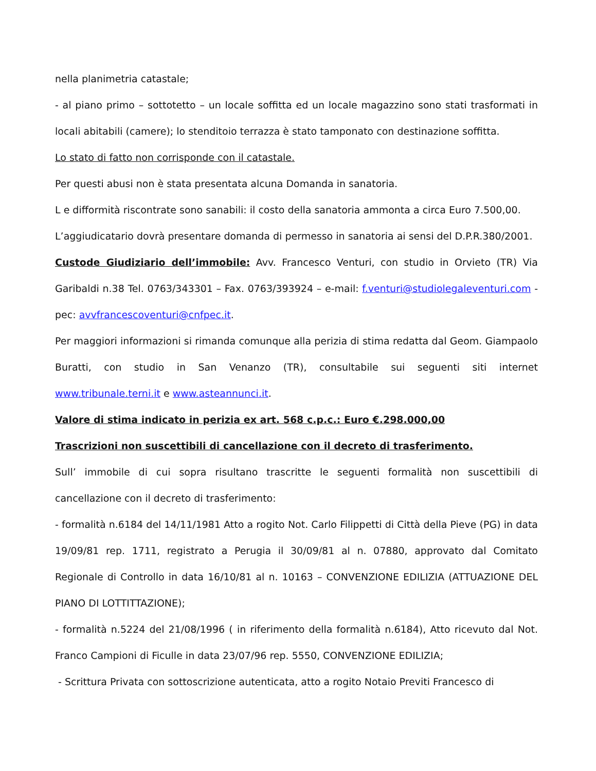nella planimetria catastale;
- al piano primo – sottotetto – un locale soffitta ed un locale magazzino sono stati trasformati in locali abitabili (camere); lo stenditoio terrazza è stato tamponato con destinazione soffitta.
Lo stato di fatto non corrisponde con il catastale.
Per questi abusi non è stata presentata alcuna Domanda in sanatoria.
L e difformità riscontrate sono sanabili: il costo della sanatoria ammonta a circa Euro 7.500,00.
L’aggiudicatario dovrà presentare domanda di permesso in sanatoria ai sensi del D.P.R.380/2001.
Custode Giudiziario dell’immobile: Avv. Francesco Venturi, con studio in Orvieto (TR) Via Garibaldi n.38 Tel. 0763/343301 – Fax. 0763/393924 – e-mail: f.venturi@studiolegaleventuri.com - pec: avvfrancescoventuri@cnfpec.it.
Per maggiori informazioni si rimanda comunque alla perizia di stima redatta dal Geom. Giampaolo Buratti, con studio in San Venanzo (TR), consultabile sui seguenti siti internet www.tribunale.terni.it e www.asteannunci.it.
Valore di stima indicato in perizia ex art. 568 c.p.c.: Euro €.298.000,00
Trascrizioni non suscettibili di cancellazione con il decreto di trasferimento.
Sull’ immobile di cui sopra risultano trascritte le seguenti formalità non suscettibili di cancellazione con il decreto di trasferimento:
- formalità n.6184 del 14/11/1981 Atto a rogito Not. Carlo Filippetti di Città della Pieve (PG) in data 19/09/81 rep. 1711, registrato a Perugia il 30/09/81 al n. 07880, approvato dal Comitato Regionale di Controllo in data 16/10/81 al n. 10163 – CONVENZIONE EDILIZIA (ATTUAZIONE DEL PIANO DI LOTTITTAZIONE);
- formalità n.5224 del 21/08/1996 ( in riferimento della formalità n.6184), Atto ricevuto dal Not. Franco Campioni di Ficulle in data 23/07/96 rep. 5550, CONVENZIONE EDILIZIA;
- Scrittura Privata con sottoscrizione autenticata, atto a rogito Notaio Previti Francesco di